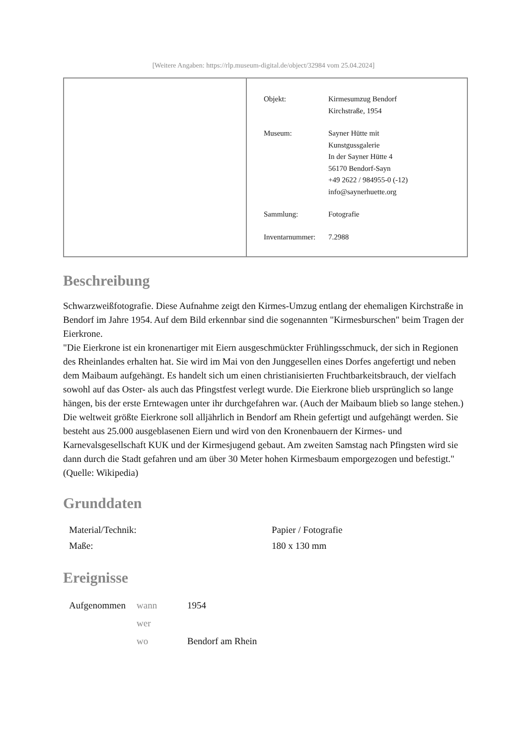[Weitere Angaben: https://rlp.museum-digital.de/object/32984 vom 25.04.2024]
| Objekt: | Kirmesumzug Bendorf Kirchstraße, 1954 |
| Museum: | Sayner Hütte mit Kunstgussgalerie In der Sayner Hütte 4 56170 Bendorf-Sayn +49 2622 / 984955-0 (-12) info@saynerhuette.org |
| Sammlung: | Fotografie |
| Inventarnummer: | 7.2988 |
Beschreibung
Schwarzweißfotografie. Diese Aufnahme zeigt den Kirmes-Umzug entlang der ehemaligen Kirchstraße in Bendorf im Jahre 1954. Auf dem Bild erkennbar sind die sogenannten "Kirmesburschen" beim Tragen der Eierkrone.
"Die Eierkrone ist ein kronenartiger mit Eiern ausgeschmückter Frühlingsschmuck, der sich in Regionen des Rheinlandes erhalten hat. Sie wird im Mai von den Junggesellen eines Dorfes angefertigt und neben dem Maibaum aufgehängt. Es handelt sich um einen christianisierten Fruchtbarkeitsbrauch, der vielfach sowohl auf das Oster- als auch das Pfingstfest verlegt wurde. Die Eierkrone blieb ursprünglich so lange hängen, bis der erste Erntewagen unter ihr durchgefahren war. (Auch der Maibaum blieb so lange stehen.) Die weltweit größte Eierkrone soll alljährlich in Bendorf am Rhein gefertigt und aufgehängt werden. Sie besteht aus 25.000 ausgeblasenen Eiern und wird von den Kronenbauern der Kirmes- und Karnevalsgesellschaft KUK und der Kirmesjugend gebaut. Am zweiten Samstag nach Pfingsten wird sie dann durch die Stadt gefahren und am über 30 Meter hohen Kirmesbaum emporgezogen und befestigt." (Quelle: Wikipedia)
Grunddaten
| Material/Technik: | Papier / Fotografie |
| Maße: | 180 x 130 mm |
Ereignisse
| Aufgenommen | wann | 1954 |
| | wer | |
| | wo | Bendorf am Rhein |